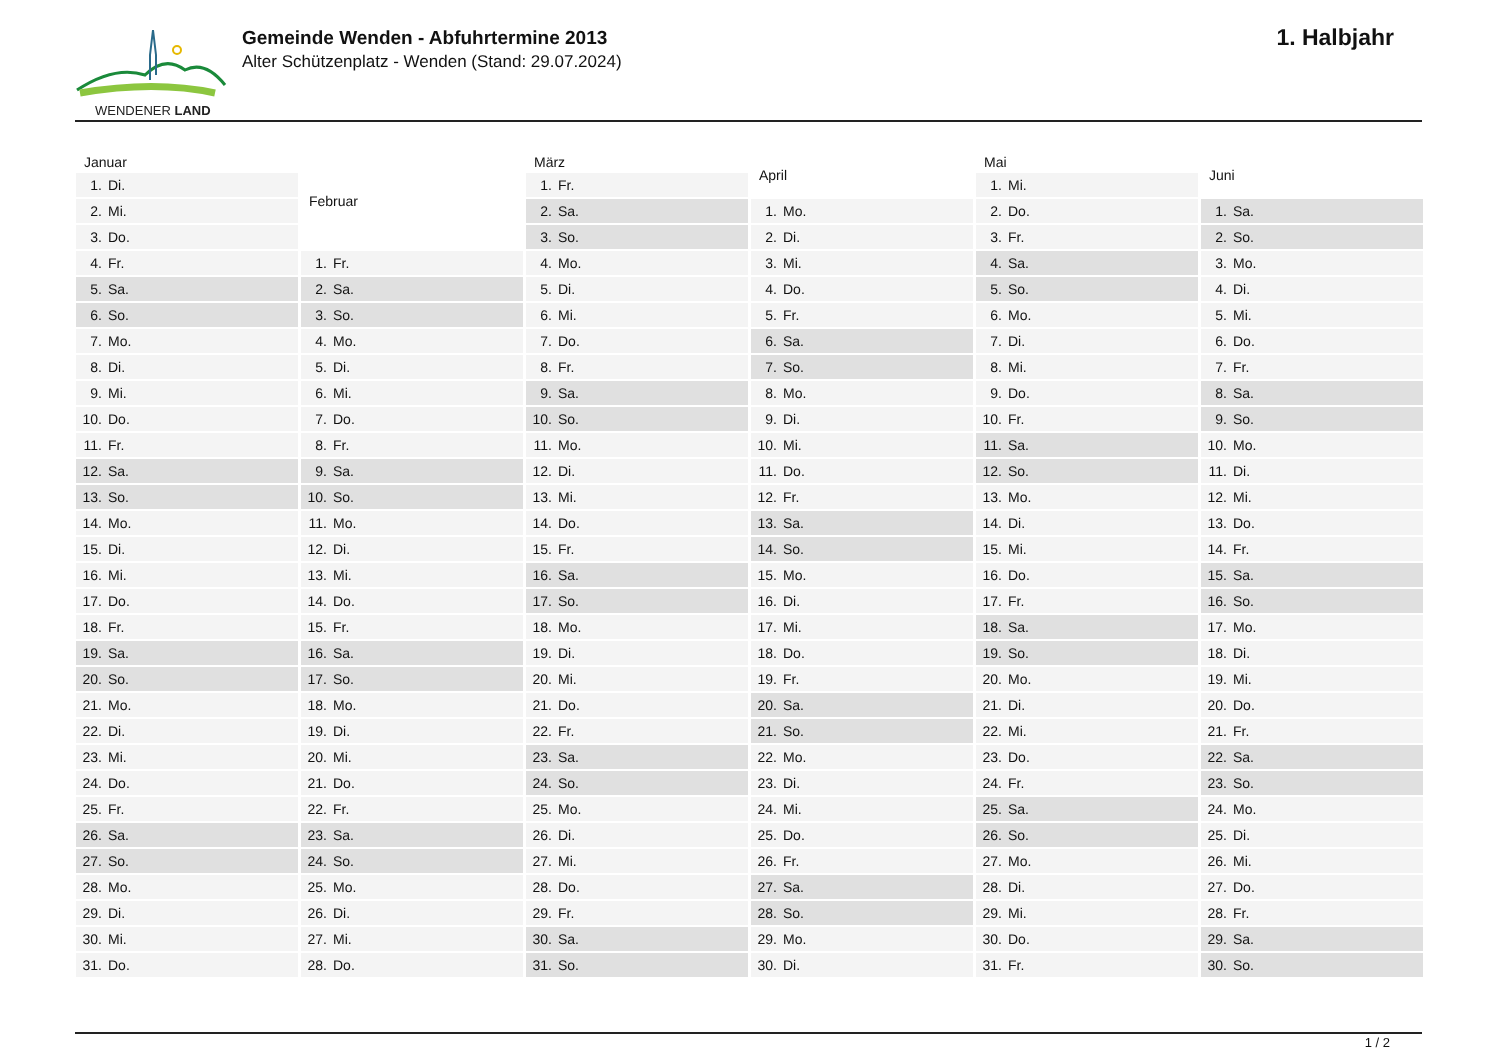WENDENER LAND
Gemeinde Wenden - Abfuhrtermine 2013
Alter Schützenplatz - Wenden (Stand: 29.07.2024)
1. Halbjahr
| Januar | |
| --- | --- |
| 1. | Di. |
| 2. | Mi. |
| 3. | Do. |
| 4. | Fr. |
| 5. | Sa. |
| 6. | So. |
| 7. | Mo. |
| 8. | Di. |
| 9. | Mi. |
| 10. | Do. |
| 11. | Fr. |
| 12. | Sa. |
| 13. | So. |
| 14. | Mo. |
| 15. | Di. |
| 16. | Mi. |
| 17. | Do. |
| 18. | Fr. |
| 19. | Sa. |
| 20. | So. |
| 21. | Mo. |
| 22. | Di. |
| 23. | Mi. |
| 24. | Do. |
| 25. | Fr. |
| 26. | Sa. |
| 27. | So. |
| 28. | Mo. |
| 29. | Di. |
| 30. | Mi. |
| 31. | Do. |
| Februar | |
| --- | --- |
| 1. | Fr. |
| 2. | Sa. |
| 3. | So. |
| 4. | Mo. |
| 5. | Di. |
| 6. | Mi. |
| 7. | Do. |
| 8. | Fr. |
| 9. | Sa. |
| 10. | So. |
| 11. | Mo. |
| 12. | Di. |
| 13. | Mi. |
| 14. | Do. |
| 15. | Fr. |
| 16. | Sa. |
| 17. | So. |
| 18. | Mo. |
| 19. | Di. |
| 20. | Mi. |
| 21. | Do. |
| 22. | Fr. |
| 23. | Sa. |
| 24. | So. |
| 25. | Mo. |
| 26. | Di. |
| 27. | Mi. |
| 28. | Do. |
| März | |
| --- | --- |
| 1. | Fr. |
| 2. | Sa. |
| 3. | So. |
| 4. | Mo. |
| 5. | Di. |
| 6. | Mi. |
| 7. | Do. |
| 8. | Fr. |
| 9. | Sa. |
| 10. | So. |
| 11. | Mo. |
| 12. | Di. |
| 13. | Mi. |
| 14. | Do. |
| 15. | Fr. |
| 16. | Sa. |
| 17. | So. |
| 18. | Mo. |
| 19. | Di. |
| 20. | Mi. |
| 21. | Do. |
| 22. | Fr. |
| 23. | Sa. |
| 24. | So. |
| 25. | Mo. |
| 26. | Di. |
| 27. | Mi. |
| 28. | Do. |
| 29. | Fr. |
| 30. | Sa. |
| 31. | So. |
| April | |
| --- | --- |
| 1. | Mo. |
| 2. | Di. |
| 3. | Mi. |
| 4. | Do. |
| 5. | Fr. |
| 6. | Sa. |
| 7. | So. |
| 8. | Mo. |
| 9. | Di. |
| 10. | Mi. |
| 11. | Do. |
| 12. | Fr. |
| 13. | Sa. |
| 14. | So. |
| 15. | Mo. |
| 16. | Di. |
| 17. | Mi. |
| 18. | Do. |
| 19. | Fr. |
| 20. | Sa. |
| 21. | So. |
| 22. | Mo. |
| 23. | Di. |
| 24. | Mi. |
| 25. | Do. |
| 26. | Fr. |
| 27. | Sa. |
| 28. | So. |
| 29. | Mo. |
| 30. | Di. |
| Mai | |
| --- | --- |
| 1. | Mi. |
| 2. | Do. |
| 3. | Fr. |
| 4. | Sa. |
| 5. | So. |
| 6. | Mo. |
| 7. | Di. |
| 8. | Mi. |
| 9. | Do. |
| 10. | Fr. |
| 11. | Sa. |
| 12. | So. |
| 13. | Mo. |
| 14. | Di. |
| 15. | Mi. |
| 16. | Do. |
| 17. | Fr. |
| 18. | Sa. |
| 19. | So. |
| 20. | Mo. |
| 21. | Di. |
| 22. | Mi. |
| 23. | Do. |
| 24. | Fr. |
| 25. | Sa. |
| 26. | So. |
| 27. | Mo. |
| 28. | Di. |
| 29. | Mi. |
| 30. | Do. |
| 31. | Fr. |
| Juni | |
| --- | --- |
| 1. | Sa. |
| 2. | So. |
| 3. | Mo. |
| 4. | Di. |
| 5. | Mi. |
| 6. | Do. |
| 7. | Fr. |
| 8. | Sa. |
| 9. | So. |
| 10. | Mo. |
| 11. | Di. |
| 12. | Mi. |
| 13. | Do. |
| 14. | Fr. |
| 15. | Sa. |
| 16. | So. |
| 17. | Mo. |
| 18. | Di. |
| 19. | Mi. |
| 20. | Do. |
| 21. | Fr. |
| 22. | Sa. |
| 23. | So. |
| 24. | Mo. |
| 25. | Di. |
| 26. | Mi. |
| 27. | Do. |
| 28. | Fr. |
| 29. | Sa. |
| 30. | So. |
1 / 2